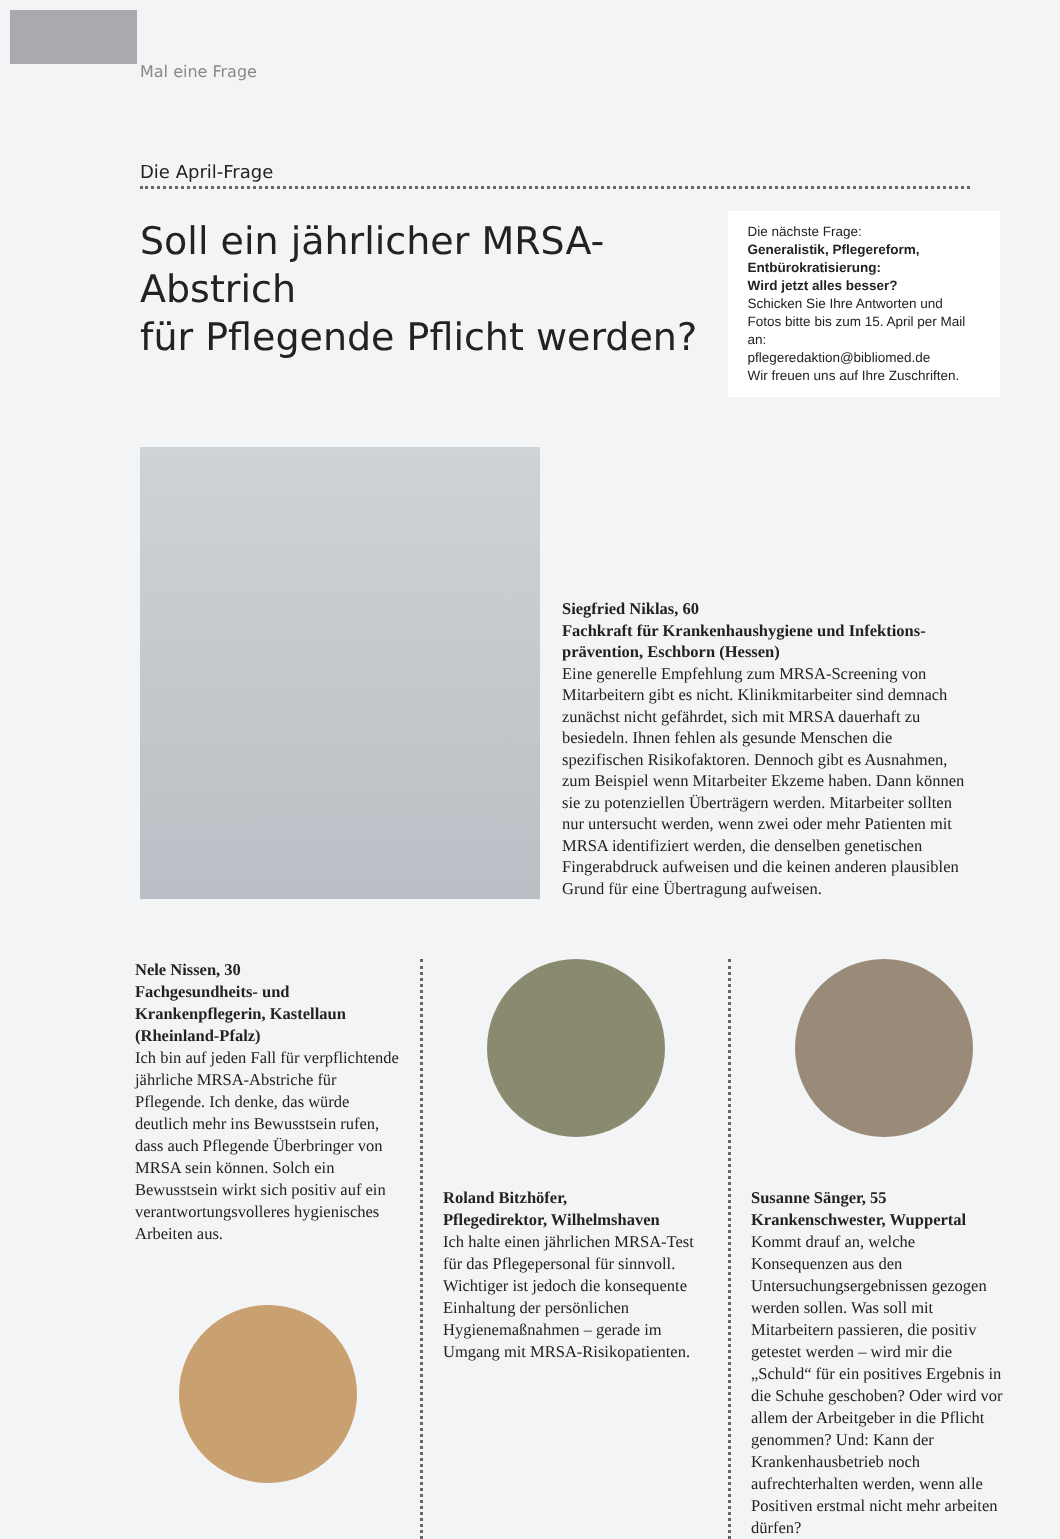Mal eine Frage
Die April-Frage
Soll ein jährlicher MRSA-Abstrich
für Pflegende Pflicht werden?
Die nächste Frage:
Generalistik, Pflegereform, Entbürokratisierung:
Wird jetzt alles besser?
Schicken Sie Ihre Antworten und Fotos bitte bis zum 15. April per Mail an:
pflegeredaktion@bibliomed.de
Wir freuen uns auf Ihre Zuschriften.
Siegfried Niklas, 60
Fachkraft für Krankenhaushygiene und Infektions­prävention, Eschborn (Hessen)
Eine generelle Empfehlung zum MRSA-Screening von Mitarbeitern gibt es nicht. Klinikmitarbeiter sind demnach zunächst nicht gefährdet, sich mit MRSA dauerhaft zu besiedeln. Ihnen fehlen als gesunde Menschen die spezifischen Risikofaktoren. Dennoch gibt es Ausnahmen, zum Beispiel wenn Mitarbeiter Ekzeme haben. Dann können sie zu potenziellen Überträgern werden. Mitarbeiter sollten nur untersucht werden, wenn zwei oder mehr Patienten mit MRSA identifiziert werden, die denselben genetischen Fingerabdruck aufweisen und die keinen anderen plausiblen Grund für eine Übertragung aufweisen.
Nele Nissen, 30
Fachgesundheits- und Krankenpflegerin, Kastellaun (Rheinland-Pfalz)
Ich bin auf jeden Fall für verpflichtende jährliche MRSA-Abstriche für Pflegende. Ich denke, das würde deutlich mehr ins Bewusstsein rufen, dass auch Pflegende Überbringer von MRSA sein können. Solch ein Bewusstsein wirkt sich positiv auf ein verantwortungsvolleres hygienisches Arbeiten aus.
Roland Bitzhöfer,
Pflegedirektor, Wilhelmshaven
Ich halte einen jährlichen MRSA-Test für das Pflegepersonal für sinnvoll. Wichtiger ist jedoch die konsequente Einhaltung der persönlichen Hygienemaßnahmen – gerade im Umgang mit MRSA-Risikopatienten.
Susanne Sänger, 55
Krankenschwester, Wuppertal
Kommt drauf an, welche Konsequenzen aus den Untersuchungsergebnissen gezogen werden sollen. Was soll mit Mitarbeitern passieren, die positiv getestet werden – wird mir die „Schuld“ für ein positives Ergebnis in die Schuhe geschoben? Oder wird vor allem der Arbeitgeber in die Pflicht genommen? Und: Kann der Krankenhausbetrieb noch aufrechterhalten werden, wenn alle Positiven erstmal nicht mehr arbeiten dürfen?